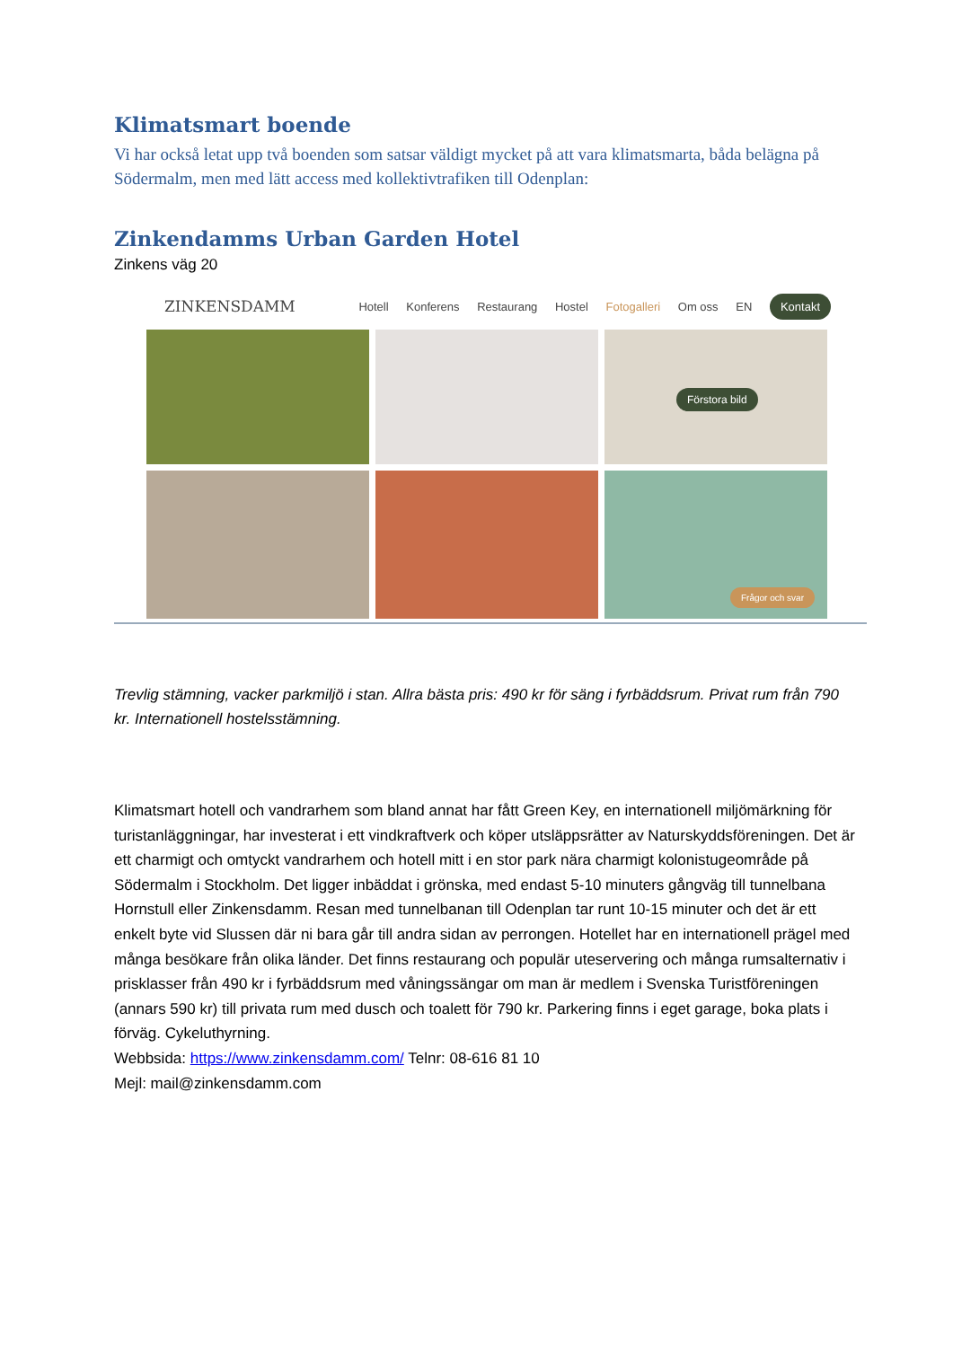Klimatsmart boende
Vi har också letat upp två boenden som satsar väldigt mycket på att vara klimatsmarta, båda belägna på Södermalm, men med lätt access med kollektivtrafiken till Odenplan:
Zinkendamms Urban Garden Hotel
Zinkens väg 20
ZINKENSDAMM
Hotell Konferens Restaurang Hostel Fotogalleri Om oss EN Kontakt
Förstora bild
Frågor och svar
Trevlig stämning, vacker parkmiljö i stan. Allra bästa pris: 490 kr för säng i fyrbäddsrum. Privat rum från 790 kr. Internationell hostelsstämning.
Klimatsmart hotell och vandrarhem som bland annat har fått Green Key, en internationell miljömärkning för turistanläggningar, har investerat i ett vindkraftverk och köper utsläppsrätter av Naturskyddsföreningen. Det är ett charmigt och omtyckt vandrarhem och hotell mitt i en stor park nära charmigt kolonistugeområde på Södermalm i Stockholm. Det ligger inbäddat i grönska, med endast 5-10 minuters gångväg till tunnelbana Hornstull eller Zinkensdamm. Resan med tunnelbanan till Odenplan tar runt 10-15 minuter och det är ett enkelt byte vid Slussen där ni bara går till andra sidan av perrongen. Hotellet har en internationell prägel med många besökare från olika länder. Det finns restaurang och populär uteservering och många rumsalternativ i prisklasser från 490 kr i fyrbäddsrum med våningssängar om man är medlem i Svenska Turistföreningen (annars 590 kr) till privata rum med dusch och toalett för 790 kr. Parkering finns i eget garage, boka plats i förväg. Cykeluthyrning.
Webbsida: https://www.zinkensdamm.com/ Telnr: 08-616 81 10
Mejl: mail@zinkensdamm.com